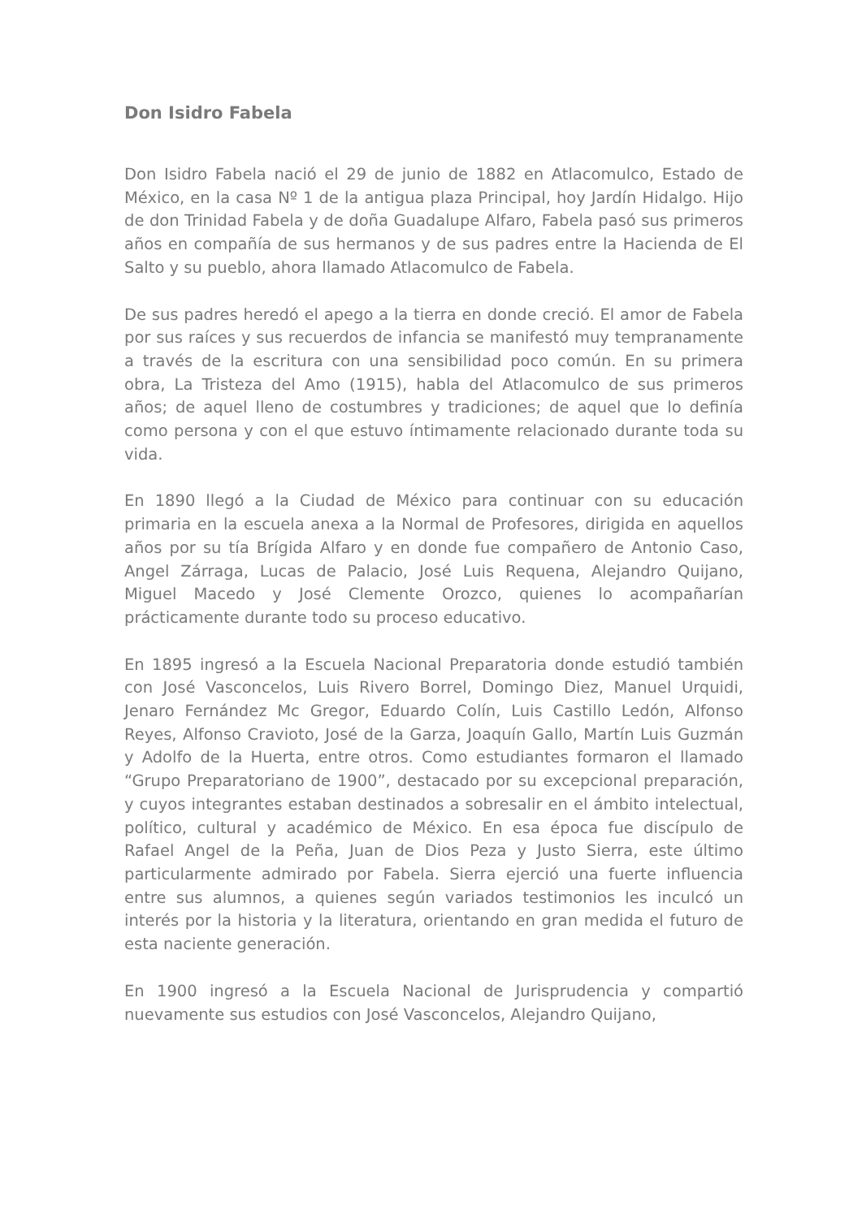Don Isidro Fabela
Don Isidro Fabela nació el 29 de junio de 1882 en Atlacomulco, Estado de México, en la casa Nº 1 de la antigua plaza Principal, hoy Jardín Hidalgo. Hijo de don Trinidad Fabela y de doña Guadalupe Alfaro, Fabela pasó sus primeros años en compañía de sus hermanos y de sus padres entre la Hacienda de El Salto y su pueblo, ahora llamado Atlacomulco de Fabela.
De sus padres heredó el apego a la tierra en donde creció. El amor de Fabela por sus raíces y sus recuerdos de infancia se manifestó muy tempranamente a través de la escritura con una sensibilidad poco común. En su primera obra, La Tristeza del Amo (1915), habla del Atlacomulco de sus primeros años; de aquel lleno de costumbres y tradiciones; de aquel que lo definía como persona y con el que estuvo íntimamente relacionado durante toda su vida.
En 1890 llegó a la Ciudad de México para continuar con su educación primaria en la escuela anexa a la Normal de Profesores, dirigida en aquellos años por su tía Brígida Alfaro y en donde fue compañero de Antonio Caso, Angel Zárraga, Lucas de Palacio, José Luis Requena, Alejandro Quijano, Miguel Macedo y José Clemente Orozco, quienes lo acompañarían prácticamente durante todo su proceso educativo.
En 1895 ingresó a la Escuela Nacional Preparatoria donde estudió también con José Vasconcelos, Luis Rivero Borrel, Domingo Diez, Manuel Urquidi, Jenaro Fernández Mc Gregor, Eduardo Colín, Luis Castillo Ledón, Alfonso Reyes, Alfonso Cravioto, José de la Garza, Joaquín Gallo, Martín Luis Guzmán y Adolfo de la Huerta, entre otros. Como estudiantes formaron el llamado “Grupo Preparatoriano de 1900”, destacado por su excepcional preparación, y cuyos integrantes estaban destinados a sobresalir en el ámbito intelectual, político, cultural y académico de México. En esa época fue discípulo de Rafael Angel de la Peña, Juan de Dios Peza y Justo Sierra, este último particularmente admirado por Fabela. Sierra ejerció una fuerte influencia entre sus alumnos, a quienes según variados testimonios les inculcó un interés por la historia y la literatura, orientando en gran medida el futuro de esta naciente generación.
En 1900 ingresó a la Escuela Nacional de Jurisprudencia y compartió nuevamente sus estudios con José Vasconcelos, Alejandro Quijano,